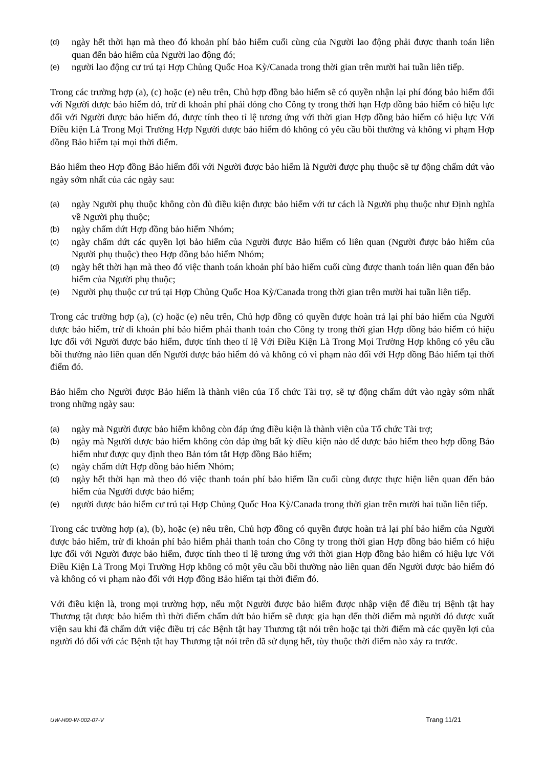(d) ngày hết thời hạn mà theo đó khoản phí bảo hiểm cuối cùng của Người lao động phải được thanh toán liên quan đến bảo hiểm của Người lao động đó;
(e) người lao động cư trú tại Hợp Chủng Quốc Hoa Kỳ/Canada trong thời gian trên mười hai tuần liên tiếp.
Trong các trường hợp (a), (c) hoặc (e) nêu trên, Chủ hợp đồng bảo hiểm sẽ có quyền nhận lại phí đóng bảo hiểm đối với Người được bảo hiểm đó, trừ đi khoản phí phải đóng cho Công ty trong thời hạn Hợp đồng bảo hiểm có hiệu lực đối với Người được bảo hiểm đó, được tính theo tỉ lệ tương ứng với thời gian Hợp đồng bảo hiểm có hiệu lực Với Điều kiện Là Trong Mọi Trường Hợp Người được bảo hiểm đó không có yêu cầu bồi thường và không vi phạm Hợp đồng Bảo hiểm tại mọi thời điểm.
Bảo hiểm theo Hợp đồng Bảo hiểm đối với Người được bảo hiểm là Người được phụ thuộc sẽ tự động chấm dứt vào ngày sớm nhất của các ngày sau:
(a) ngày Người phụ thuộc không còn đủ điều kiện được bảo hiểm với tư cách là Người phụ thuộc như Định nghĩa về Người phụ thuộc;
(b) ngày chấm dứt Hợp đồng bảo hiểm Nhóm;
(c) ngày chấm dứt các quyền lợi bảo hiểm của Người được Bảo hiểm có liên quan (Người được bảo hiểm của Người phụ thuộc) theo Hợp đồng bảo hiểm Nhóm;
(d) ngày hết thời hạn mà theo đó việc thanh toán khoản phí bảo hiểm cuối cùng được thanh toán liên quan đến bảo hiểm của Người phụ thuộc;
(e) Người phụ thuộc cư trú tại Hợp Chủng Quốc Hoa Kỳ/Canada trong thời gian trên mười hai tuần liên tiếp.
Trong các trường hợp (a), (c) hoặc (e) nêu trên, Chủ hợp đồng có quyền được hoàn trả lại phí bảo hiểm của Người được bảo hiểm, trừ đi khoản phí bảo hiểm phải thanh toán cho Công ty trong thời gian Hợp đồng bảo hiểm có hiệu lực đối với Người được bảo hiểm, được tính theo tỉ lệ Với Điều Kiện Là Trong Mọi Trường Hợp không có yêu cầu bồi thường nào liên quan đến Người được bảo hiểm đó và không có vi phạm nào đối với Hợp đồng Bảo hiểm tại thời điểm đó.
Bảo hiểm cho Người được Bảo hiểm là thành viên của Tổ chức Tài trợ, sẽ tự động chấm dứt vào ngày sớm nhất trong những ngày sau:
(a) ngày mà Người được bảo hiểm không còn đáp ứng điều kiện là thành viên của Tổ chức Tài trợ;
(b) ngày mà Người được bảo hiểm không còn đáp ứng bất kỳ điều kiện nào để được bảo hiểm theo hợp đồng Bảo hiểm như được quy định theo Bản tóm tắt Hợp đồng Bảo hiểm;
(c) ngày chấm dứt Hợp đồng bảo hiểm Nhóm;
(d) ngày hết thời hạn mà theo đó việc thanh toán phí bảo hiểm lần cuối cùng được thực hiện liên quan đến bảo hiểm của Người được bảo hiểm;
(e) người được bảo hiểm cư trú tại Hợp Chủng Quốc Hoa Kỳ/Canada trong thời gian trên mười hai tuần liên tiếp.
Trong các trường hợp (a), (b), hoặc (e) nêu trên, Chủ hợp đồng có quyền được hoàn trả lại phí bảo hiểm của Người được bảo hiểm, trừ đi khoản phí bảo hiểm phải thanh toán cho Công ty trong thời gian Hợp đồng bảo hiểm có hiệu lực đối với Người được bảo hiểm, được tính theo tỉ lệ tương ứng với thời gian Hợp đồng bảo hiểm có hiệu lực Với Điều Kiện Là Trong Mọi Trường Hợp không có một yêu cầu bồi thường nào liên quan đến Người được bảo hiểm đó và không có vi phạm nào đối với Hợp đồng Bảo hiểm tại thời điểm đó.
Với điều kiện là, trong mọi trường hợp, nếu một Người được bảo hiểm được nhập viện để điều trị Bệnh tật hay Thương tật được bảo hiểm thì thời điểm chấm dứt bảo hiểm sẽ được gia hạn đến thời điểm mà người đó được xuất viện sau khi đã chấm dứt việc điều trị các Bệnh tật hay Thương tật nói trên hoặc tại thời điểm mà các quyền lợi của người đó đối với các Bệnh tật hay Thương tật nói trên đã sử dụng hết, tùy thuộc thời điểm nào xảy ra trước.
UW-H00-W-002-07-V Trang 11/21